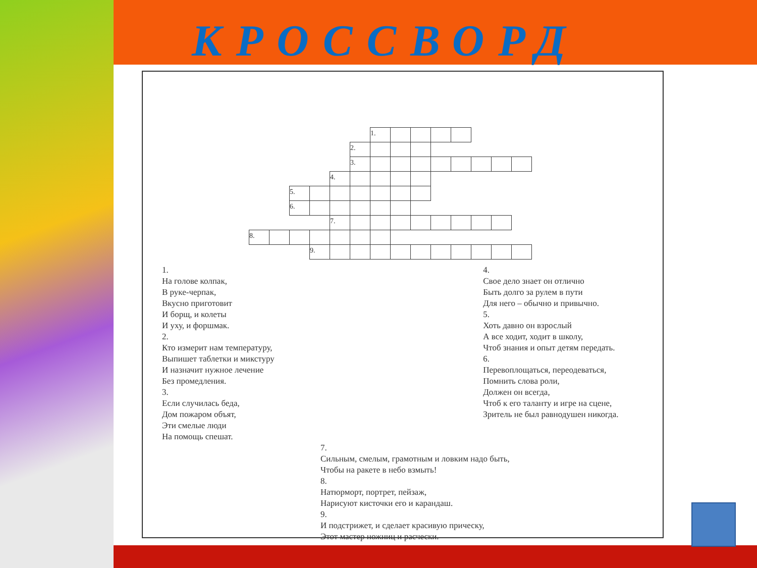КРОССВОРД
| | | | | | | 1. | | | | | | | |
| | | | | | 2. | | | | | | | | |
| | | | | | 3. | | | | | | | | |
| | | | | 4. | | | | | | | | | |
| | | 5. | | | | | | | | | | | |
| | | 6. | | | | | | | | | | | |
| | | | | 7. | | | | | | | | | |
| 8. | | | | | | | | | | | | | |
| | | | 9. | | | | | | | | | | |
1.
На голове колпак,
В руке-черпак,
Вкусно приготовит
И борщ, и колеты
И уху, и форшмак.
2.
Кто измерит нам температуру,
Выпишет таблетки и микстуру
И назначит нужное лечение
Без промедления.
3.
Если случилась беда,
Дом пожаром объят,
Эти смелые люди
На помощь спешат.
4.
Свое дело знает он отлично
Быть долго за рулем в пути
Для него – обычно и привычно.
5.
Хоть давно он взрослый
А все ходит, ходит в школу,
Чтоб знания и опыт детям передать.
6.
Перевоплощаться, переодеваться,
Помнить слова роли,
Должен он всегда,
Чтоб к его таланту и игре на сцене,
Зритель не был равнодушен никогда.
7.
Сильным, смелым, грамотным и ловким надо быть,
Чтобы на ракете в небо взмыть!
8.
Натюрморт, портрет, пейзаж,
Нарисуют кисточки его и карандаш.
9.
И подстрижет, и сделает красивую прическу,
Этот мастер ножниц и расчески.